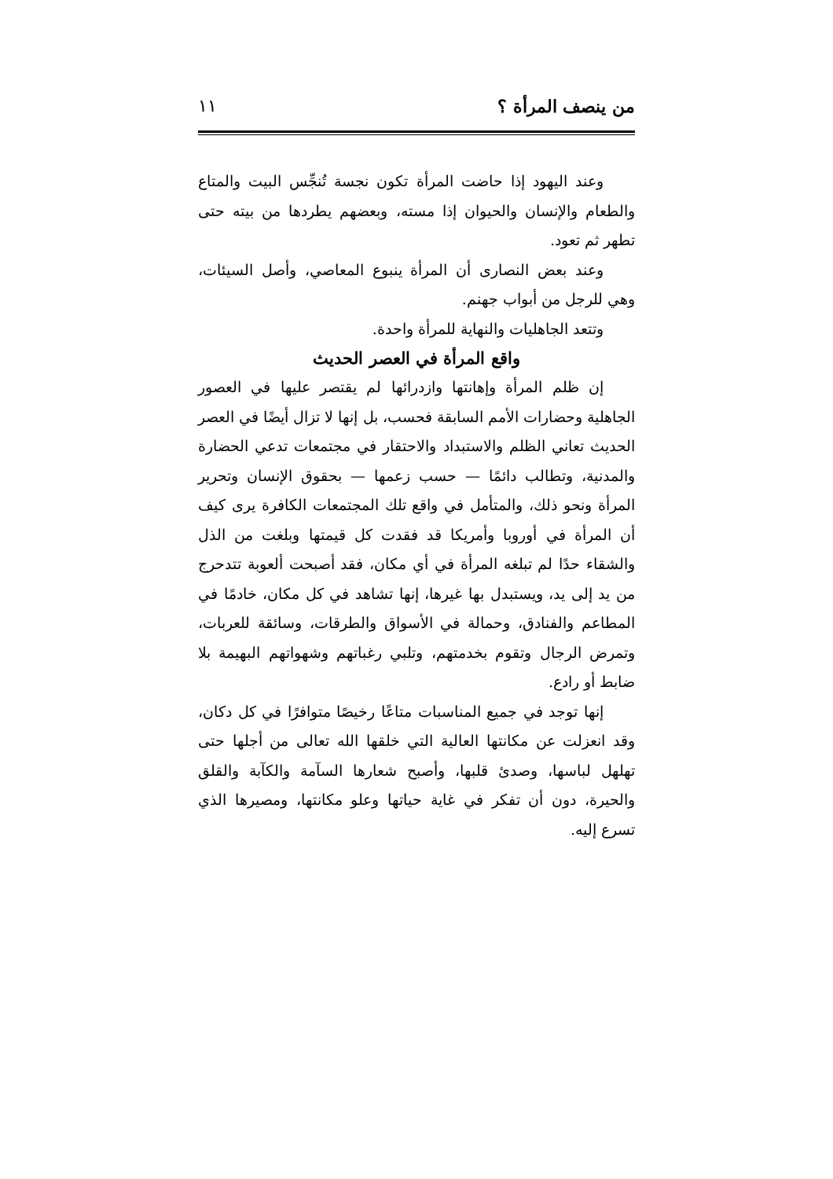من ينصف المرأة ؟ ١١
وعند اليهود إذا حاضت المرأة تكون نجسة تُنجِّس البيت والمتاع والطعام والإنسان والحيوان إذا مسته، وبعضهم يطردها من بيته حتى تطهر ثم تعود.
وعند بعض النصارى أن المرأة ينبوع المعاصي، وأصل السيئات، وهي للرجل من أبواب جهنم.
وتتعد الجاهليات والنهاية للمرأة واحدة.
واقع المرأة في العصر الحديث
إن ظلم المرأة وإهانتها وازدرائها لم يقتصر عليها في العصور الجاهلية وحضارات الأمم السابقة فحسب، بل إنها لا تزال أيضًا في العصر الحديث تعاني الظلم والاستبداد والاحتقار في مجتمعات تدعي الحضارة والمدنية، وتطالب دائمًا — حسب زعمها — بحقوق الإنسان وتحرير المرأة ونحو ذلك، والمتأمل في واقع تلك المجتمعات الكافرة يرى كيف أن المرأة في أوروبا وأمريكا قد فقدت كل قيمتها وبلغت من الذل والشقاء حدًا لم تبلغه المرأة في أي مكان، فقد أصبحت ألعوبة تتدحرج من يد إلى يد، ويستبدل بها غيرها، إنها تشاهد في كل مكان، خادمًا في المطاعم والفنادق، وحمالة في الأسواق والطرقات، وسائقة للعربات، وتمرض الرجال وتقوم بخدمتهم، وتلبي رغباتهم وشهواتهم البهيمة بلا ضابط أو رادع.
إنها توجد في جميع المناسبات متاعًا رخيصًا متوافرًا في كل دكان، وقد انعزلت عن مكانتها العالية التي خلقها الله تعالى من أجلها حتى تهلهل لباسها، وصدئ قلبها، وأصبح شعارها السآمة والكآبة والقلق والحيرة، دون أن تفكر في غاية حياتها وعلو مكانتها، ومصيرها الذي تسرع إليه.